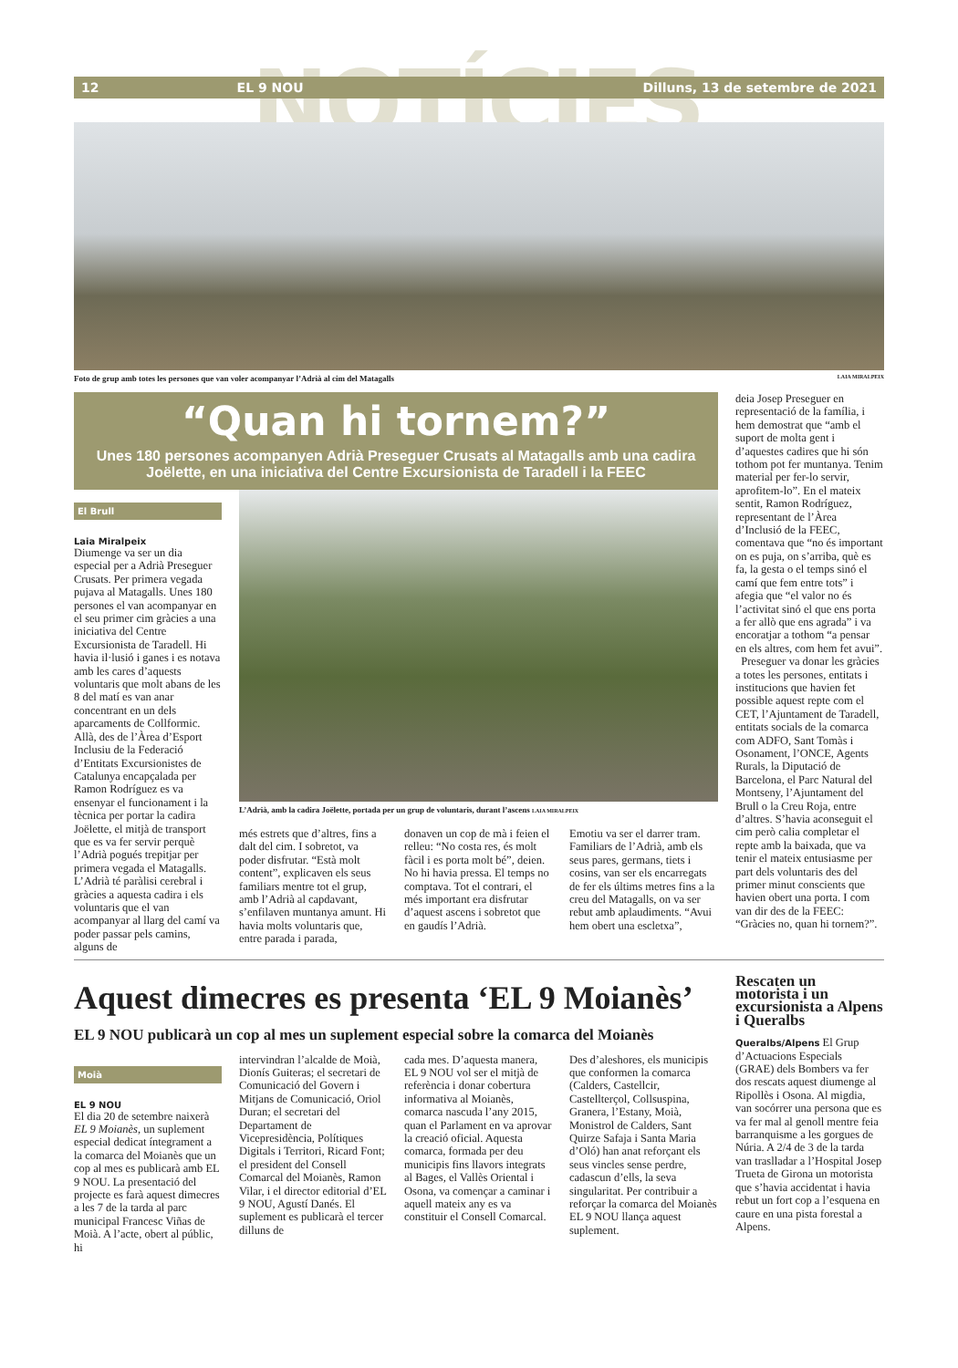NOTÍCIES
12 EL 9 NOU Dilluns, 13 de setembre de 2021
Foto de grup amb totes les persones que van voler acompanyar l’Adrià al cim del Matagalls LAIA MIRALPEIX
“Quan hi tornem?”
Unes 180 persones acompanyen Adrià Preseguer Crusats al Matagalls amb una cadira Joëlette, en una iniciativa del Centre Excursionista de Taradell i la FEEC
El Brull
Laia Miralpeix
Diumenge va ser un dia especial per a Adrià Preseguer Crusats. Per primera vegada pujava al Matagalls. Unes 180 persones el van acompanyar en el seu primer cim gràcies a una iniciativa del Centre Excursionista de Taradell. Hi havia il·lusió i ganes i es notava amb les cares d’aquests voluntaris que molt abans de les 8 del matí es van anar concentrant en un dels aparcaments de Collformic. Allà, des de l’Àrea d’Esport Inclusiu de la Federació d’Entitats Excursionistes de Catalunya encapçalada per Ramon Rodríguez es va ensenyar el funcionament i la tècnica per portar la cadira Joëlette, el mitjà de transport que es va fer servir perquè l’Adrià pogués trepitjar per primera vegada el Matagalls. L’Adrià té paràlisi cerebral i gràcies a aquesta cadira i els voluntaris que el van acompanyar al llarg del camí va poder passar pels camins, alguns de
L’Adrià, amb la cadira Joëlette, portada per un grup de voluntaris, durant l’ascens LAIA MIRALPEIX
més estrets que d’altres, fins a dalt del cim. I sobretot, va poder disfrutar. “Està molt content”, explicaven els seus familiars mentre tot el grup, amb l’Adrià al capdavant, s’enfilaven muntanya amunt. Hi havia molts voluntaris que, entre parada i parada,
donaven un cop de mà i feien el relleu: “No costa res, és molt fàcil i es porta molt bé”, deien. No hi havia pressa. El temps no comptava. Tot el contrari, el més important era disfrutar d’aquest ascens i sobretot que en gaudís l’Adrià.
Emotiu va ser el darrer tram. Familiars de l’Adrià, amb els seus pares, germans, tiets i cosins, van ser els encarregats de fer els últims metres fins a la creu del Matagalls, on va ser rebut amb aplaudiments. “Avui hem obert una escletxa”,
deia Josep Preseguer en representació de la família, i hem demostrat que “amb el suport de molta gent i d’aquestes cadires que hi són tothom pot fer muntanya. Tenim material per fer-lo servir, aprofitem-lo”. En el mateix sentit, Ramon Rodríguez, representant de l’Àrea d’Inclusió de la FEEC, comentava que “no és important on es puja, on s’arriba, què es fa, la gesta o el temps sinó el camí que fem entre tots” i afegia que “el valor no és l’activitat sinó el que ens porta a fer allò que ens agrada” i va encoratjar a tothom “a pensar en els altres, com hem fet avui”.
Preseguer va donar les gràcies a totes les persones, entitats i institucions que havien fet possible aquest repte com el CET, l’Ajuntament de Taradell, entitats socials de la comarca com ADFO, Sant Tomàs i Osonament, l’ONCE, Agents Rurals, la Diputació de Barcelona, el Parc Natural del Montseny, l’Ajuntament del Brull o la Creu Roja, entre d’altres. S’havia aconseguit el cim però calia completar el repte amb la baixada, que va tenir el mateix entusiasme per part dels voluntaris des del primer minut conscients que havien obert una porta. I com van dir des de la FEEC: “Gràcies no, quan hi tornem?”.
Aquest dimecres es presenta ‘EL 9 Moianès’
EL 9 NOU publicarà un cop al mes un suplement especial sobre la comarca del Moianès
Moià
EL 9 NOU
El dia 20 de setembre naixerà EL 9 Moianès, un suplement especial dedicat íntegrament a la comarca del Moianès que un cop al mes es publicarà amb EL 9 NOU. La presentació del projecte es farà aquest dimecres a les 7 de la tarda al parc municipal Francesc Viñas de Moià. A l’acte, obert al públic, hi
intervindran l’alcalde de Moià, Dionís Guiteras; el secretari de Comunicació del Govern i Mitjans de Comunicació, Oriol Duran; el secretari del Departament de Vicepresidència, Polítiques Digitals i Territori, Ricard Font; el president del Consell Comarcal del Moianès, Ramon Vilar, i el director editorial d’EL 9 NOU, Agustí Danés. El suplement es publicarà el tercer dilluns de
cada mes. D’aquesta manera, EL 9 NOU vol ser el mitjà de referència i donar cobertura informativa al Moianès, comarca nascuda l’any 2015, quan el Parlament en va aprovar la creació oficial. Aquesta comarca, formada per deu municipis fins llavors integrats al Bages, el Vallès Oriental i Osona, va començar a caminar i aquell mateix any es va constituir el Consell Comarcal.
Des d’aleshores, els municipis que conformen la comarca (Calders, Castellcir, Castellterçol, Collsuspina, Granera, l’Estany, Moià, Monistrol de Calders, Sant Quirze Safaja i Santa Maria d’Oló) han anat reforçant els seus vincles sense perdre, cadascun d’ells, la seva singularitat. Per contribuir a reforçar la comarca del Moianès EL 9 NOU llança aquest suplement.
Rescaten un motorista i un excursionista a Alpens i Queralbs
Queralbs/Alpens El Grup d’Actuacions Especials (GRAE) dels Bombers va fer dos rescats aquest diumenge al Ripollès i Osona. Al migdia, van socórrer una persona que es va fer mal al genoll mentre feia barranquisme a les gorgues de Núria. A 2/4 de 3 de la tarda van traslladar a l’Hospital Josep Trueta de Girona un motorista que s’havia accidentat i havia rebut un fort cop a l’esquena en caure en una pista forestal a Alpens.